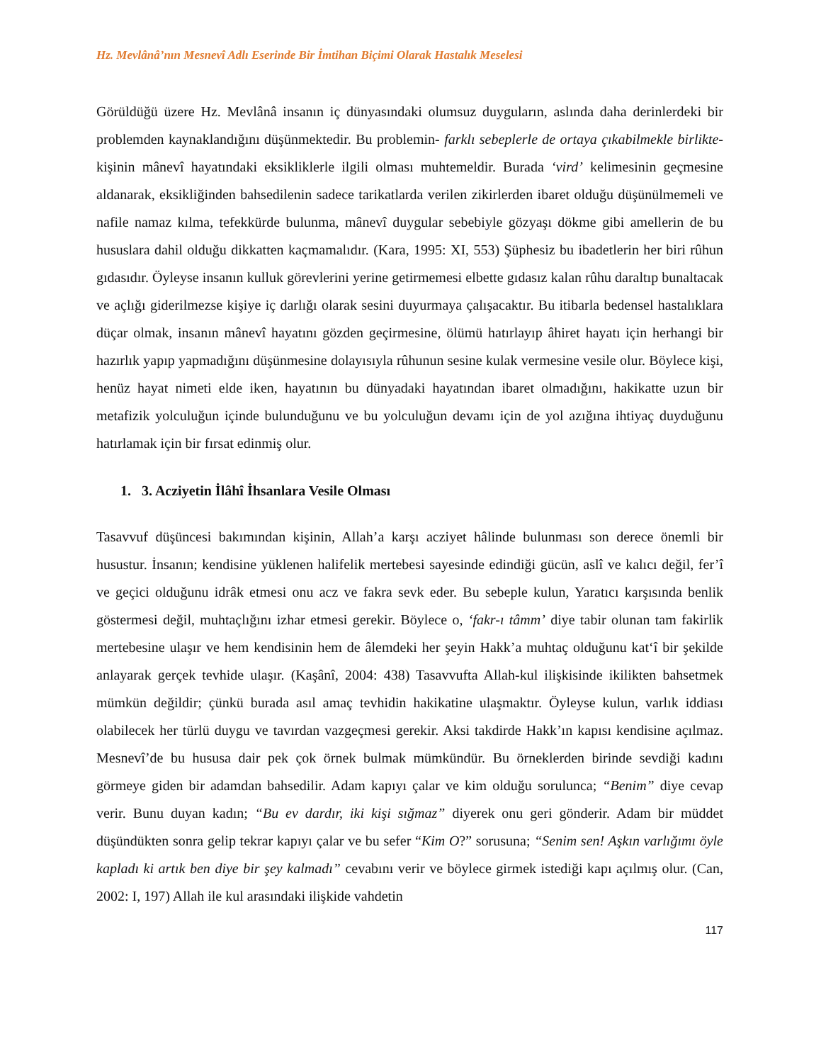Hz. Mevlânâ’nın Mesnevî Adlı Eserinde Bir İmtihan Biçimi Olarak Hastalık Meselesi
Görüldüğü üzere Hz. Mevlânâ insanın iç dünyasındaki olumsuz duyguların, aslında daha derinlerdeki bir problemden kaynaklandığını düşünmektedir. Bu problemin- farklı sebeplerle de ortaya çıkabilmekle birlikte- kişinin mânevî hayatındaki eksikliklerle ilgili olması muhtemeldir. Burada ‘vird’ kelimesinin geçmesine aldanarak, eksikliğinden bahsedilenin sadece tarikatlarda verilen zikirlerden ibaret olduğu düşünülmemeli ve nafile namaz kılma, tefekkürde bulunma, mânevî duygular sebebiyle gözyaşı dökme gibi amellerin de bu hususlara dahil olduğu dikkatten kaçmamalıdır. (Kara, 1995: XI, 553) Şüphesiz bu ibadetlerin her biri rûhun gıdasıdır. Öyleyse insanın kulluk görevlerini yerine getirmemesi elbette gıdasız kalan rûhu daraltıp bunaltacak ve açlığı giderilmezse kişiye iç darlığı olarak sesini duyurmaya çalışacaktır. Bu itibarla bedensel hastalıklara düçar olmak, insanın mânevî hayatını gözden geçirmesine, ölümü hatırlayıp âhiret hayatı için herhangi bir hazırlık yapıp yapmadığını düşünmesine dolayısıyla rûhunun sesine kulak vermesine vesile olur. Böylece kişi, henüz hayat nimeti elde iken, hayatının bu dünyadaki hayatından ibaret olmadığını, hakikatte uzun bir metafizik yolculuğun içinde bulunduğunu ve bu yolculuğun devamı için de yol azığına ihtiyaç duyduğunu hatırlamak için bir fırsat edinmiş olur.
1. 3. Acziyetin İlâhî İhsanlara Vesile Olması
Tasavvuf düşüncesi bakımından kişinin, Allah’a karşı acziyet hâlinde bulunması son derece önemli bir husustur. İnsanın; kendisine yüklenen halifelik mertebesi sayesinde edindiği gücün, aslî ve kalıcı değil, fer’î ve geçici olduğunu idrâk etmesi onu acz ve fakra sevk eder. Bu sebeple kulun, Yaratıcı karşısında benlik göstermesi değil, muhtaçlığını izhar etmesi gerekir. Böylece o, ‘fakr-ı tâmm’ diye tabir olunan tam fakirlik mertebesine ulaşır ve hem kendisinin hem de âlemdeki her şeyin Hakk’a muhtaç olduğunu kat‘î bir şekilde anlayarak gerçek tevhide ulaşır. (Kaşânî, 2004: 438) Tasavvufta Allah-kul ilişkisinde ikilikten bahsetmek mümkün değildir; çünkü burada asıl amaç tevhidin hakikatine ulaşmaktır. Öyleyse kulun, varlık iddiası olabilecek her türlü duygu ve tavırdan vazgeçmesi gerekir. Aksi takdirde Hakk’ın kapısı kendisine açılmaz. Mesnevî’de bu hususa dair pek çok örnek bulmak mümkündür. Bu örneklerden birinde sevdiği kadını görmeye giden bir adamdan bahsedilir. Adam kapıyı çalar ve kim olduğu sorulunca; “Benim” diye cevap verir. Bunu duyan kadın; “Bu ev dardır, iki kişi sığmaz” diyerek onu geri gönderir. Adam bir müddet düşündükten sonra gelip tekrar kapıyı çalar ve bu sefer “Kim O?” sorusuna; “Senim sen! Aşkın varlığımı öyle kapladı ki artık ben diye bir şey kalmadı” cevabını verir ve böylece girmek istediği kapı açılmış olur. (Can, 2002: I, 197) Allah ile kul arasındaki ilişkide vahdetin
117